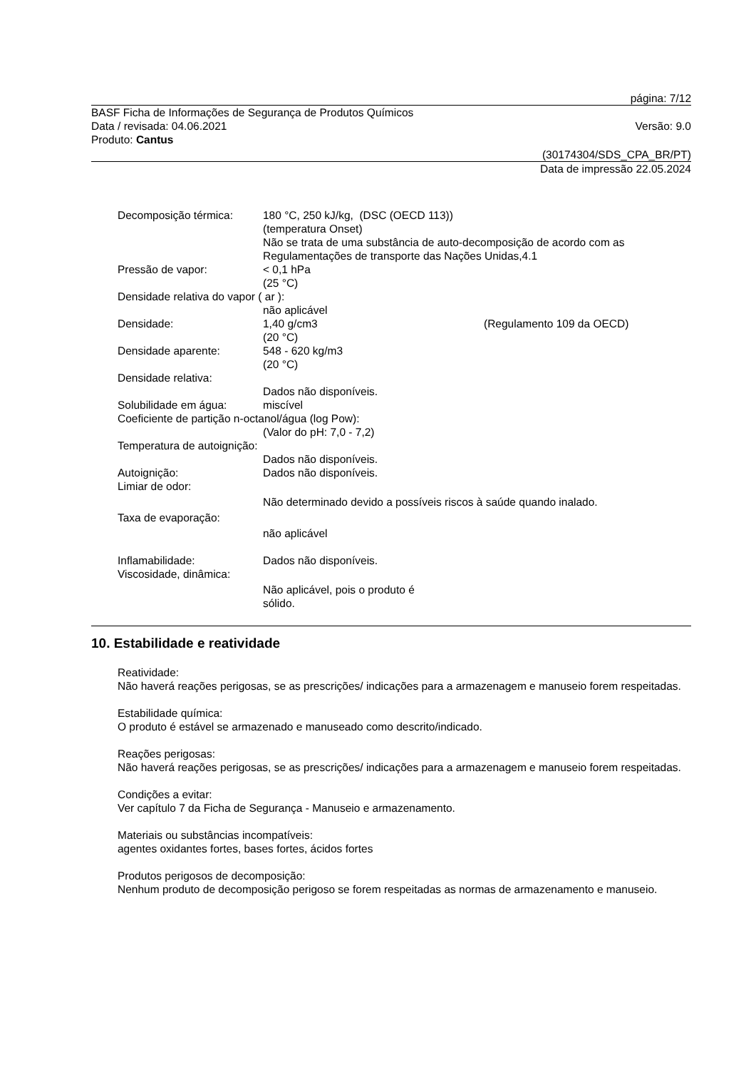página: 7/12
BASF Ficha de Informações de Segurança de Produtos Químicos
Data / revisada: 04.06.2021 Versão: 9.0
Produto: Cantus
(30174304/SDS_CPA_BR/PT)
Data de impressão 22.05.2024
Decomposição térmica: 180 °C, 250 kJ/kg, (DSC (OECD 113))
(temperatura Onset)
Não se trata de uma substância de auto-decomposição de acordo com as Regulamentações de transporte das Nações Unidas,4.1
Pressão de vapor: < 0,1 hPa
(25 °C)
Densidade relativa do vapor ( ar ):
não aplicável
Densidade: 1,40 g/cm3
(20 °C) (Regulamento 109 da OECD)
Densidade aparente: 548 - 620 kg/m3
(20 °C)
Densidade relativa:
Dados não disponíveis.
Solubilidade em água: miscível
Coeficiente de partição n-octanol/água (log Pow):
(Valor do pH: 7,0 - 7,2)
Temperatura de autoignição:
Dados não disponíveis.
Autoignição: Dados não disponíveis.
Limiar de odor:
Não determinado devido a possíveis riscos à saúde quando inalado.
Taxa de evaporação:
não aplicável
Inflamabilidade: Dados não disponíveis.
Viscosidade, dinâmica:
Não aplicável, pois o produto é
sólido.
10. Estabilidade e reatividade
Reatividade:
Não haverá reações perigosas, se as prescrições/ indicações para a armazenagem e manuseio forem respeitadas.
Estabilidade química:
O produto é estável se armazenado e manuseado como descrito/indicado.
Reações perigosas:
Não haverá reações perigosas, se as prescrições/ indicações para a armazenagem e manuseio forem respeitadas.
Condições a evitar:
Ver capítulo 7 da Ficha de Segurança - Manuseio e armazenamento.
Materiais ou substâncias incompatíveis:
agentes oxidantes fortes, bases fortes, ácidos fortes
Produtos perigosos de decomposição:
Nenhum produto de decomposição perigoso se forem respeitadas as normas de armazenamento e manuseio.